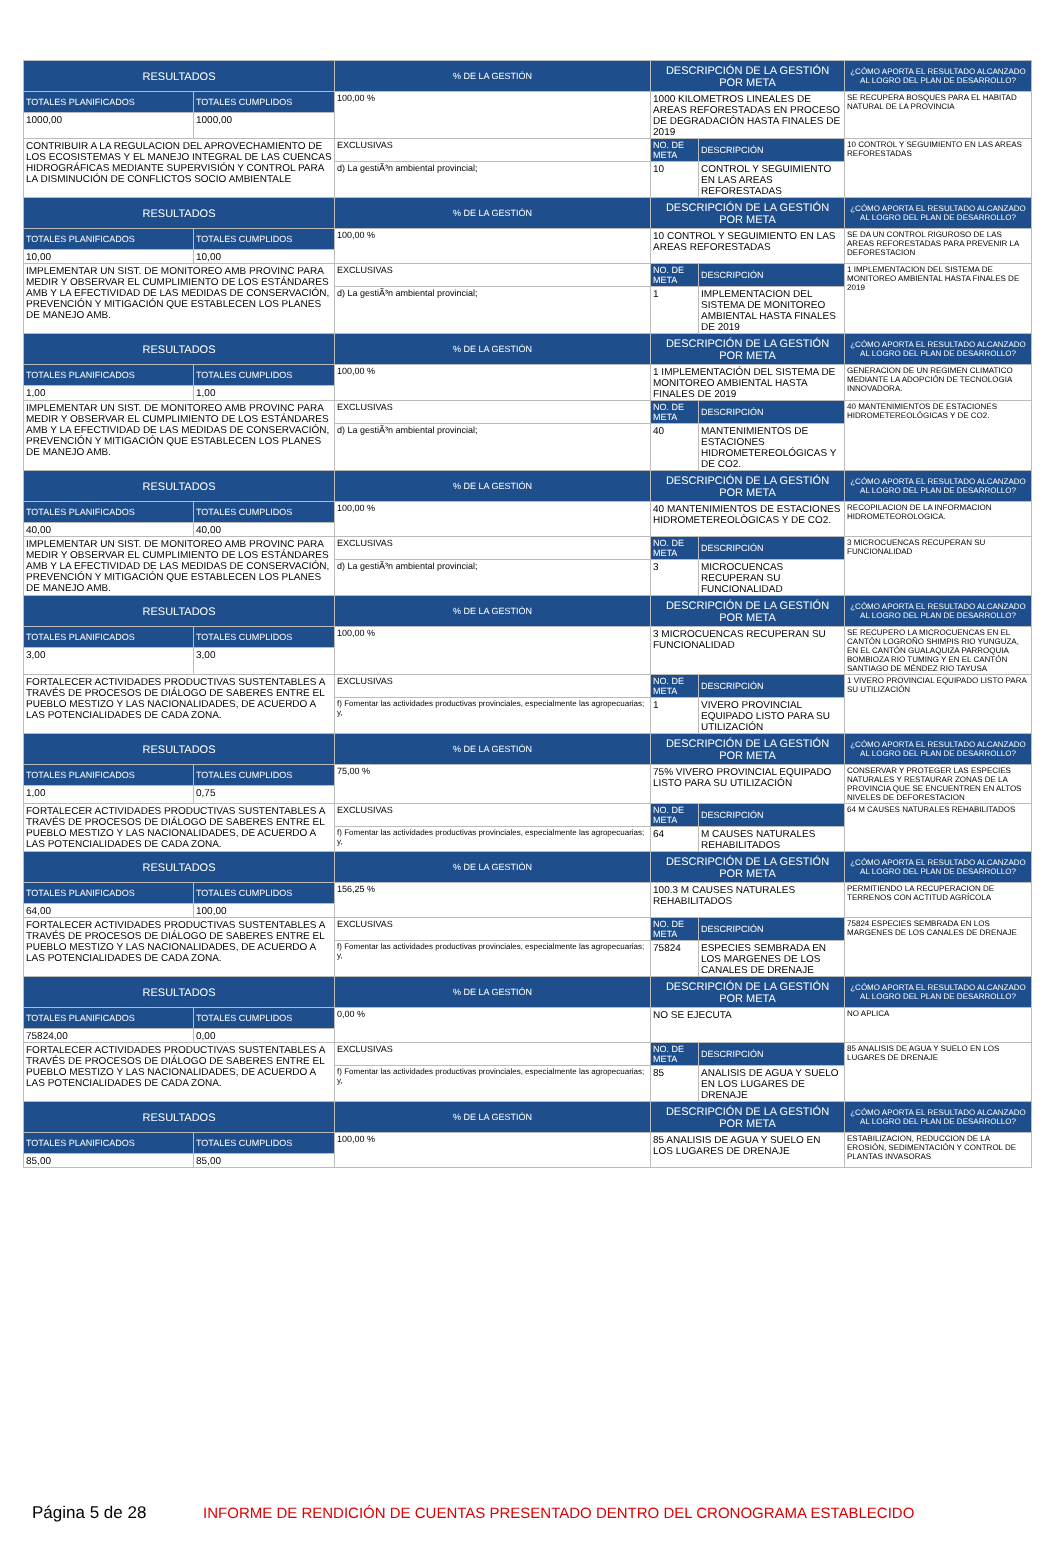| RESULTADOS | | % DE LA GESTIÓN | DESCRIPCIÓN DE LA GESTIÓN POR META | | ¿CÓMO APORTA EL RESULTADO ALCANZADO AL LOGRO DEL PLAN DE DESARROLLO? |
| --- | --- | --- | --- | --- | --- |
| TOTALES PLANIFICADOS | TOTALES CUMPLIDOS | 100,00 % | 1000 KILOMETROS LINEALES DE AREAS REFORESTADAS EN PROCESO DE DEGRADACIÓN HASTA FINALES DE 2019 | | SE RECUPERA BOSQUES PARA EL HABITAD NATURAL DE LA PROVINCIA |
| 1000,00 | 1000,00 | | | | |
| CONTRIBUIR A LA REGULACION DEL APROVECHAMIENTO DE LOS ECOSISTEMAS Y EL MANEJO INTEGRAL DE LAS CUENCAS HIDROGRÁFICAS MEDIANTE SUPERVISIÓN Y CONTROL PARA LA DISMINUCIÓN DE CONFLICTOS SOCIO AMBIENTALE | | EXCLUSIVAS | NO. DE META | DESCRIPCIÓN | 10 CONTROL Y SEGUIMIENTO EN LAS AREAS REFORESTADAS |
| | | d) La gestiÃ³n ambiental provincial; | 10 | CONTROL Y SEGUIMIENTO EN LAS AREAS REFORESTADAS | |
| RESULTADOS | | % DE LA GESTIÓN | DESCRIPCIÓN DE LA GESTIÓN POR META | | ¿CÓMO APORTA EL RESULTADO ALCANZADO AL LOGRO DEL PLAN DE DESARROLLO? |
| TOTALES PLANIFICADOS | TOTALES CUMPLIDOS | 100,00 % | 10 CONTROL Y SEGUIMIENTO EN LAS AREAS REFORESTADAS | | SE DA UN CONTROL RIGUROSO DE LAS AREAS REFORESTADAS PARA PREVENIR LA DEFORESTACION |
| 10,00 | 10,00 | | | | |
| IMPLEMENTAR UN SIST. DE MONITOREO AMB PROVINC PARA MEDIR Y OBSERVAR EL CUMPLIMIENTO DE LOS ESTÁNDARES AMB Y LA EFECTIVIDAD DE LAS MEDIDAS DE CONSERVACIÓN, PREVENCIÓN Y MITIGACIÓN QUE ESTABLECEN LOS PLANES DE MANEJO AMB. | | EXCLUSIVAS | NO. DE META | DESCRIPCIÓN | 1 IMPLEMENTACION DEL SISTEMA DE MONITOREO AMBIENTAL HASTA FINALES DE 2019 |
| | | d) La gestiÃ³n ambiental provincial; | 1 | IMPLEMENTACION DEL SISTEMA DE MONITOREO AMBIENTAL HASTA FINALES DE 2019 | |
| RESULTADOS | | % DE LA GESTIÓN | DESCRIPCIÓN DE LA GESTIÓN POR META | | ¿CÓMO APORTA EL RESULTADO ALCANZADO AL LOGRO DEL PLAN DE DESARROLLO? |
| TOTALES PLANIFICADOS | TOTALES CUMPLIDOS | 100,00 % | 1 IMPLEMENTACIÓN DEL SISTEMA DE MONITOREO AMBIENTAL HASTA FINALES DE 2019 | | GENERACION DE UN REGIMEN CLIMATICO MEDIANTE LA ADOPCIÓN DE TECNOLOGIA INNOVADORA. |
| 1,00 | 1,00 | | | | |
| IMPLEMENTAR UN SIST. DE MONITOREO AMB PROVINC PARA MEDIR Y OBSERVAR EL CUMPLIMIENTO DE LOS ESTÁNDARES AMB Y LA EFECTIVIDAD DE LAS MEDIDAS DE CONSERVACIÓN, PREVENCIÓN Y MITIGACIÓN QUE ESTABLECEN LOS PLANES DE MANEJO AMB. | | EXCLUSIVAS | NO. DE META | DESCRIPCIÓN | 40 MANTENIMIENTOS DE ESTACIONES HIDROMETEREOLÓGICAS Y DE CO2. |
| | | d) La gestiÃ³n ambiental provincial; | 40 | MANTENIMIENTOS DE ESTACIONES HIDROMETEREOLÓGICAS Y DE CO2. | |
| RESULTADOS | | % DE LA GESTIÓN | DESCRIPCIÓN DE LA GESTIÓN POR META | | ¿CÓMO APORTA EL RESULTADO ALCANZADO AL LOGRO DEL PLAN DE DESARROLLO? |
| TOTALES PLANIFICADOS | TOTALES CUMPLIDOS | 100,00 % | 40 MANTENIMIENTOS DE ESTACIONES HIDROMETEREOLÒGICAS Y DE CO2. | | RECOPILACION DE LA INFORMACION HIDROMETEOROLOGICA. |
| 40,00 | 40,00 | | | | |
| IMPLEMENTAR UN SIST. DE MONITOREO AMB PROVINC PARA MEDIR Y OBSERVAR EL CUMPLIMIENTO DE LOS ESTÁNDARES AMB Y LA EFECTIVIDAD DE LAS MEDIDAS DE CONSERVACIÓN, PREVENCIÓN Y MITIGACIÓN QUE ESTABLECEN LOS PLANES DE MANEJO AMB. | | EXCLUSIVAS | NO. DE META | DESCRIPCIÓN | 3 MICROCUENCAS RECUPERAN SU FUNCIONALIDAD |
| | | d) La gestiÃ³n ambiental provincial; | 3 | MICROCUENCAS RECUPERAN SU FUNCIONALIDAD | |
| RESULTADOS | | % DE LA GESTIÓN | DESCRIPCIÓN DE LA GESTIÓN POR META | | ¿CÓMO APORTA EL RESULTADO ALCANZADO AL LOGRO DEL PLAN DE DESARROLLO? |
| TOTALES PLANIFICADOS | TOTALES CUMPLIDOS | 100,00 % | 3 MICROCUENCAS RECUPERAN SU FUNCIONALIDAD | | SE RECUPERO LA MICROCUENCAS EN EL CANTÓN LOGROÑO SHIMPIS RIO YUNGUZA, EN EL CANTÓN GUALAQUIZA PARROQUIA BOMBIOZA RIO TUMING Y EN EL CANTÓN SANTIAGO DE MÉNDEZ RIO TAYUSA |
| 3,00 | 3,00 | | | | |
| FORTALECER ACTIVIDADES PRODUCTIVAS SUSTENTABLES A TRAVÉS DE PROCESOS DE DIÁLOGO DE SABERES ENTRE EL PUEBLO MESTIZO Y LAS NACIONALIDADES, DE ACUERDO A LAS POTENCIALIDADES DE CADA ZONA. | | EXCLUSIVAS | NO. DE META | DESCRIPCIÓN | 1 VIVERO PROVINCIAL EQUIPADO LISTO PARA SU UTILIZACIÓN |
| | | f) Fomentar las actividades productivas provinciales, especialmente las agropecuarias; y, | 1 | VIVERO PROVINCIAL EQUIPADO LISTO PARA SU UTILIZACIÓN | |
| RESULTADOS | | % DE LA GESTIÓN | DESCRIPCIÓN DE LA GESTIÓN POR META | | ¿CÓMO APORTA EL RESULTADO ALCANZADO AL LOGRO DEL PLAN DE DESARROLLO? |
| TOTALES PLANIFICADOS | TOTALES CUMPLIDOS | 75,00 % | 75% VIVERO PROVINCIAL EQUIPADO LISTO PARA SU UTILIZACIÓN | | CONSERVAR Y PROTEGER LAS ESPECIES NATURALES Y RESTAURAR ZONAS DE LA PROVINCIA QUE SE ENCUENTREN EN ALTOS NIVELES DE DEFORESTACION |
| 1,00 | 0,75 | | | | |
| FORTALECER ACTIVIDADES PRODUCTIVAS SUSTENTABLES A TRAVÉS DE PROCESOS DE DIÁLOGO DE SABERES ENTRE EL PUEBLO MESTIZO Y LAS NACIONALIDADES, DE ACUERDO A LAS POTENCIALIDADES DE CADA ZONA. | | EXCLUSIVAS | NO. DE META | DESCRIPCIÓN | 64 M CAUSES NATURALES REHABILITADOS |
| | | f) Fomentar las actividades productivas provinciales, especialmente las agropecuarias; y, | 64 | M CAUSES NATURALES REHABILITADOS | |
| RESULTADOS | | % DE LA GESTIÓN | DESCRIPCIÓN DE LA GESTIÓN POR META | | ¿CÓMO APORTA EL RESULTADO ALCANZADO AL LOGRO DEL PLAN DE DESARROLLO? |
| TOTALES PLANIFICADOS | TOTALES CUMPLIDOS | 156,25 % | 100.3 M CAUSES NATURALES REHABILITADOS | | PERMITIENDO LA RECUPERACION DE TERRENOS CON ACTITUD AGRÍCOLA |
| 64,00 | 100,00 | | | | |
| FORTALECER ACTIVIDADES PRODUCTIVAS SUSTENTABLES A TRAVÉS DE PROCESOS DE DIÁLOGO DE SABERES ENTRE EL PUEBLO MESTIZO Y LAS NACIONALIDADES, DE ACUERDO A LAS POTENCIALIDADES DE CADA ZONA. | | EXCLUSIVAS | NO. DE META | DESCRIPCIÓN | 75824 ESPECIES SEMBRADA EN LOS MARGENES DE LOS CANALES DE DRENAJE |
| | | f) Fomentar las actividades productivas provinciales, especialmente las agropecuarias; y, | 75824 | ESPECIES SEMBRADA EN LOS MARGENES DE LOS CANALES DE DRENAJE | |
| RESULTADOS | | % DE LA GESTIÓN | DESCRIPCIÓN DE LA GESTIÓN POR META | | ¿CÓMO APORTA EL RESULTADO ALCANZADO AL LOGRO DEL PLAN DE DESARROLLO? |
| TOTALES PLANIFICADOS | TOTALES CUMPLIDOS | 0,00 % | NO SE EJECUTA | | NO APLICA |
| 75824,00 | 0,00 | | | | |
| FORTALECER ACTIVIDADES PRODUCTIVAS SUSTENTABLES A TRAVÉS DE PROCESOS DE DIÁLOGO DE SABERES ENTRE EL PUEBLO MESTIZO Y LAS NACIONALIDADES, DE ACUERDO A LAS POTENCIALIDADES DE CADA ZONA. | | EXCLUSIVAS | NO. DE META | DESCRIPCIÓN | 85 ANALISIS DE AGUA Y SUELO EN LOS LUGARES DE DRENAJE |
| | | f) Fomentar las actividades productivas provinciales, especialmente las agropecuarias; y, | 85 | ANALISIS DE AGUA Y SUELO EN LOS LUGARES DE DRENAJE | |
| RESULTADOS | | % DE LA GESTIÓN | DESCRIPCIÓN DE LA GESTIÓN POR META | | ¿CÓMO APORTA EL RESULTADO ALCANZADO AL LOGRO DEL PLAN DE DESARROLLO? |
| TOTALES PLANIFICADOS | TOTALES CUMPLIDOS | 100,00 % | 85 ANALISIS DE AGUA Y SUELO EN LOS LUGARES DE DRENAJE | | ESTABILIZACION, REDUCCION DE LA EROSIÓN, SEDIMENTACIÓN Y CONTROL DE PLANTAS INVASORAS |
| 85,00 | 85,00 | | | | |
Página 5 de 28 INFORME DE RENDICIÓN DE CUENTAS PRESENTADO DENTRO DEL CRONOGRAMA ESTABLECIDO